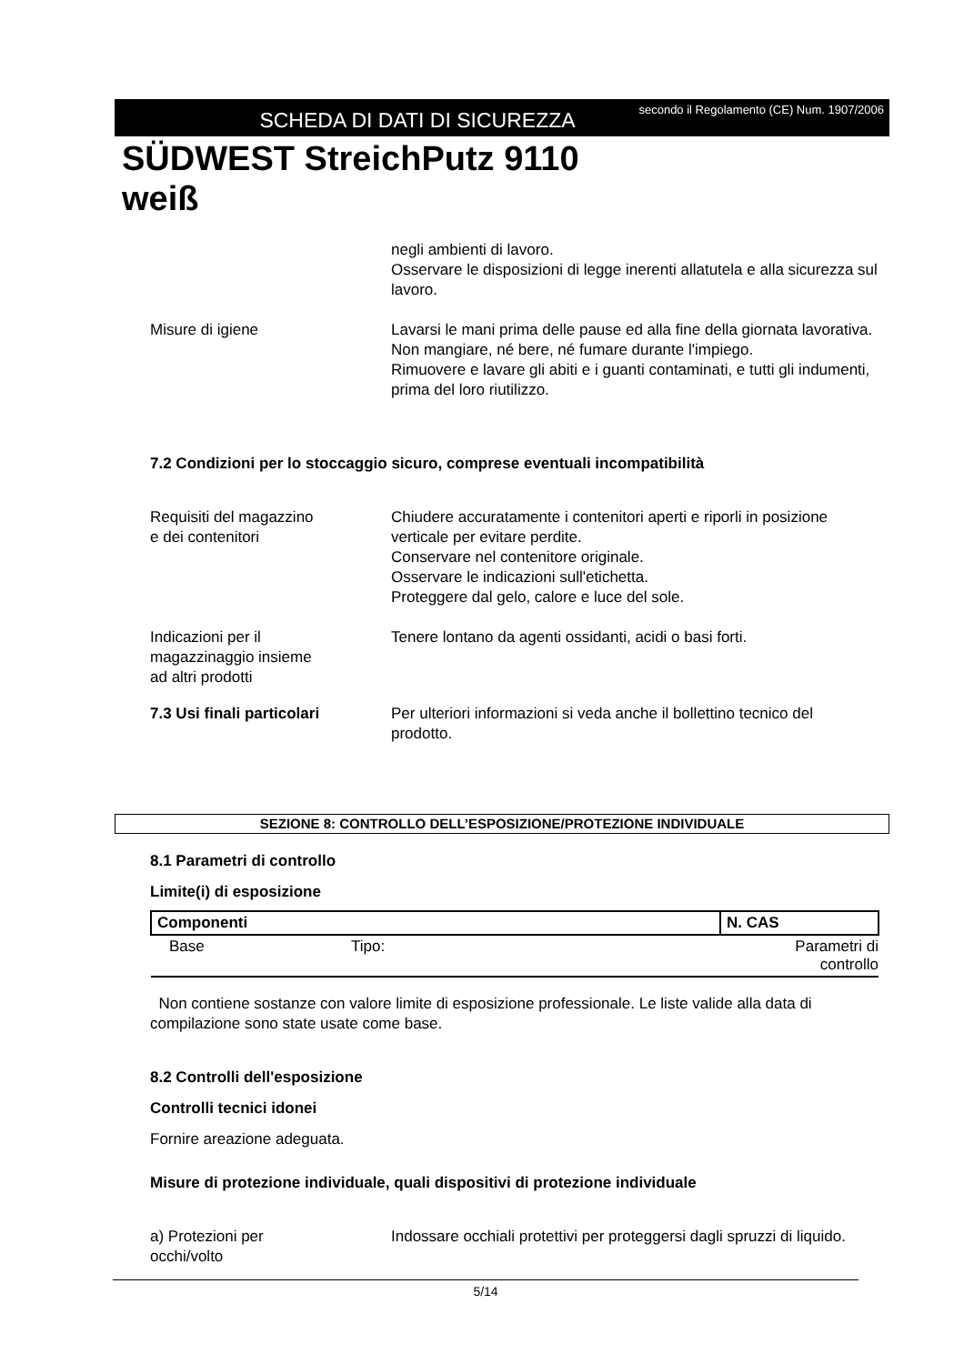SCHEDA DI DATI DI SICUREZZA
secondo il Regolamento (CE) Num. 1907/2006
SÜDWEST StreichPutz 9110
weiß
negli ambienti di lavoro.
Osservare le disposizioni di legge inerenti allatutela e alla sicurezza sul lavoro.
Misure di igiene Lavarsi le mani prima delle pause ed alla fine della giornata lavorativa.
Non mangiare, né bere, né fumare durante l'impiego.
Rimuovere e lavare gli abiti e i guanti contaminati, e tutti gli indumenti, prima del loro riutilizzo.
7.2 Condizioni per lo stoccaggio sicuro, comprese eventuali incompatibilità
Requisiti del magazzino
e dei contenitori
Chiudere accuratamente i contenitori aperti e riporli in posizione verticale per evitare perdite.
Conservare nel contenitore originale.
Osservare le indicazioni sull'etichetta.
Proteggere dal gelo, calore e luce del sole.
Indicazioni per il
magazzinaggio insieme
ad altri prodotti
Tenere lontano da agenti ossidanti, acidi o basi forti.
7.3 Usi finali particolari
Per ulteriori informazioni si veda anche il bollettino tecnico del prodotto.
SEZIONE 8: CONTROLLO DELL’ESPOSIZIONE/PROTEZIONE INDIVIDUALE
8.1 Parametri di controllo
Limite(i) di esposizione
| Componenti | N. CAS |
| --- | --- |
| Base Tipo: Parametri di controllo | |
Non contiene sostanze con valore limite di esposizione professionale. Le liste valide alla data di compilazione sono state usate come base.
8.2 Controlli dell'esposizione
Controlli tecnici idonei
Fornire areazione adeguata.
Misure di protezione individuale, quali dispositivi di protezione individuale
a) Protezioni per
occhi/volto
Indossare occhiali protettivi per proteggersi dagli spruzzi di liquido.
5/14